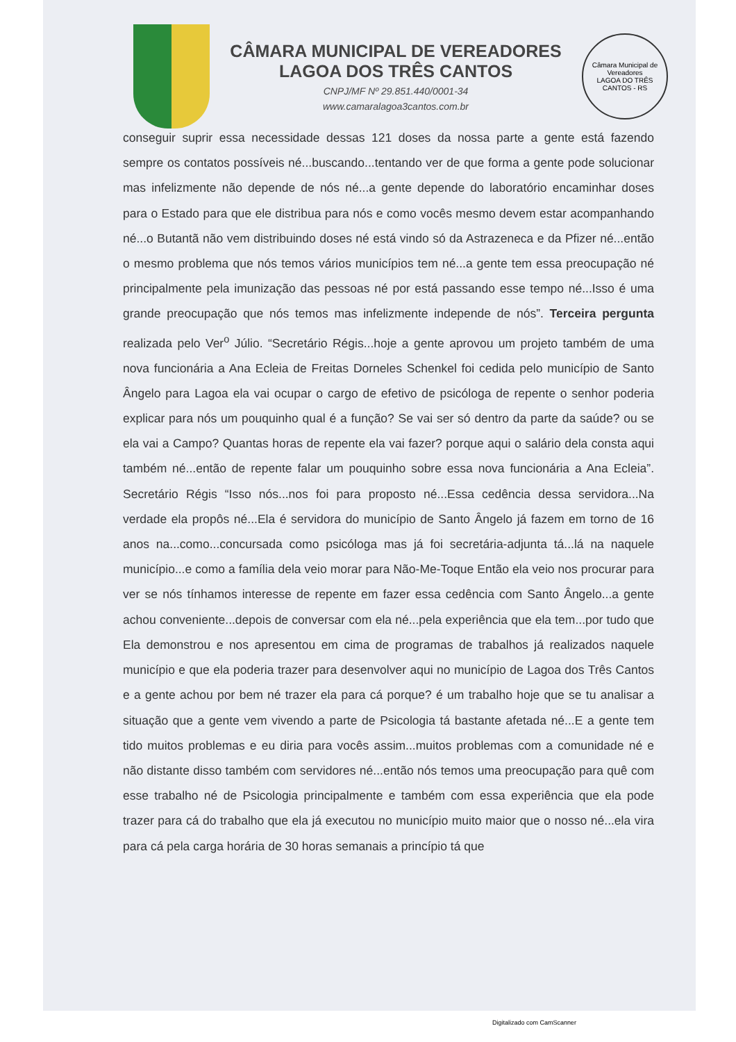CÂMARA MUNICIPAL DE VEREADORES
LAGOA DOS TRÊS CANTOS
CNPJ/MF Nº 29.851.440/0001-34
www.camaralagoa3cantos.com.br
Câmara Municipal de Vereadores
LAGOA DO TRÊS CANTOS - RS
conseguir suprir essa necessidade dessas 121 doses da nossa parte a gente está fazendo sempre os contatos possíveis né...buscando...tentando ver de que forma a gente pode solucionar mas infelizmente não depende de nós né...a gente depende do laboratório encaminhar doses para o Estado para que ele distribua para nós e como vocês mesmo devem estar acompanhando né...o Butantã não vem distribuindo doses né está vindo só da Astrazeneca e da Pfizer né...então o mesmo problema que nós temos vários municípios tem né...a gente tem essa preocupação né principalmente pela imunização das pessoas né por está passando esse tempo né...Isso é uma grande preocupação que nós temos mas infelizmente independe de nós”. Terceira pergunta realizada pelo Ver<sup>o</sup> Júlio. “Secretário Régis...hoje a gente aprovou um projeto também de uma nova funcionária a Ana Ecleia de Freitas Dorneles Schenkel foi cedida pelo município de Santo Ângelo para Lagoa ela vai ocupar o cargo de efetivo de psicóloga de repente o senhor poderia explicar para nós um pouquinho qual é a função? Se vai ser só dentro da parte da saúde? ou se ela vai a Campo? Quantas horas de repente ela vai fazer? porque aqui o salário dela consta aqui também né...então de repente falar um pouquinho sobre essa nova funcionária a Ana Ecleia”. Secretário Régis “Isso nós...nos foi para proposto né...Essa cedência dessa servidora...Na verdade ela propôs né...Ela é servidora do município de Santo Ângelo já fazem em torno de 16 anos na...como...concursada como psicóloga mas já foi secretária-adjunta tá...lá na naquele município...e como a família dela veio morar para Não-Me-Toque Então ela veio nos procurar para ver se nós tínhamos interesse de repente em fazer essa cedência com Santo Ângelo...a gente achou conveniente...depois de conversar com ela né...pela experiência que ela tem...por tudo que Ela demonstrou e nos apresentou em cima de programas de trabalhos já realizados naquele município e que ela poderia trazer para desenvolver aqui no município de Lagoa dos Três Cantos e a gente achou por bem né trazer ela para cá porque? é um trabalho hoje que se tu analisar a situação que a gente vem vivendo a parte de Psicologia tá bastante afetada né...E a gente tem tido muitos problemas e eu diria para vocês assim...muitos problemas com a comunidade né e não distante disso também com servidores né...então nós temos uma preocupação para quê com esse trabalho né de Psicologia principalmente e também com essa experiência que ela pode trazer para cá do trabalho que ela já executou no município muito maior que o nosso né...ela vira para cá pela carga horária de 30 horas semanais a princípio tá que
Digitalizado com CamScanner